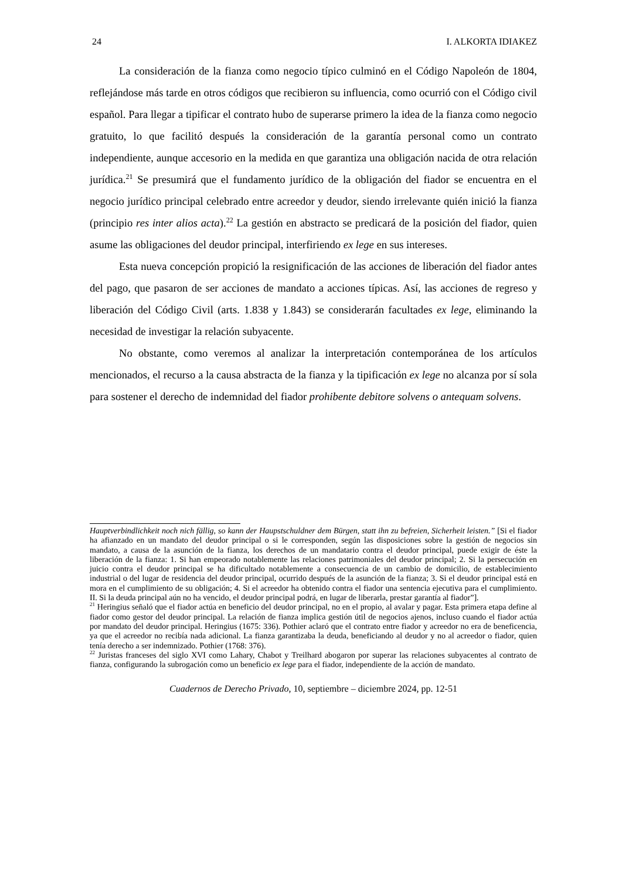24 I. ALKORTA IDIAKEZ
La consideración de la fianza como negocio típico culminó en el Código Napoleón de 1804, reflejándose más tarde en otros códigos que recibieron su influencia, como ocurrió con el Código civil español. Para llegar a tipificar el contrato hubo de superarse primero la idea de la fianza como negocio gratuito, lo que facilitó después la consideración de la garantía personal como un contrato independiente, aunque accesorio en la medida en que garantiza una obligación nacida de otra relación jurídica.<sup>21</sup> Se presumirá que el fundamento jurídico de la obligación del fiador se encuentra en el negocio jurídico principal celebrado entre acreedor y deudor, siendo irrelevante quién inició la fianza (principio res inter alios acta).<sup>22</sup> La gestión en abstracto se predicará de la posición del fiador, quien asume las obligaciones del deudor principal, interfiriendo ex lege en sus intereses.
Esta nueva concepción propició la resignificación de las acciones de liberación del fiador antes del pago, que pasaron de ser acciones de mandato a acciones típicas. Así, las acciones de regreso y liberación del Código Civil (arts. 1.838 y 1.843) se considerarán facultades ex lege, eliminando la necesidad de investigar la relación subyacente.
No obstante, como veremos al analizar la interpretación contemporánea de los artículos mencionados, el recurso a la causa abstracta de la fianza y la tipificación ex lege no alcanza por sí sola para sostener el derecho de indemnidad del fiador prohibente debitore solvens o antequam solvens.
Hauptverbindlichkeit noch nich fällig, so kann der Haupstschuldner dem Bürgen, statt ihn zu befreien, Sicherheit leisten.” [Si el fiador ha afianzado en un mandato del deudor principal o si le corresponden, según las disposiciones sobre la gestión de negocios sin mandato, a causa de la asunción de la fianza, los derechos de un mandatario contra el deudor principal, puede exigir de éste la liberación de la fianza: 1. Si han empeorado notablemente las relaciones patrimoniales del deudor principal; 2. Si la persecución en juicio contra el deudor principal se ha dificultado notablemente a consecuencia de un cambio de domicilio, de establecimiento industrial o del lugar de residencia del deudor principal, ocurrido después de la asunción de la fianza; 3. Si el deudor principal está en mora en el cumplimiento de su obligación; 4. Si el acreedor ha obtenido contra el fiador una sentencia ejecutiva para el cumplimiento. II. Si la deuda principal aún no ha vencido, el deudor principal podrá, en lugar de liberarla, prestar garantía al fiador”].
<sup>21</sup> Heringius señaló que el fiador actúa en beneficio del deudor principal, no en el propio, al avalar y pagar. Esta primera etapa define al fiador como gestor del deudor principal. La relación de fianza implica gestión útil de negocios ajenos, incluso cuando el fiador actúa por mandato del deudor principal. Heringius (1675: 336). Pothier aclaró que el contrato entre fiador y acreedor no era de beneficencia, ya que el acreedor no recibía nada adicional. La fianza garantizaba la deuda, beneficiando al deudor y no al acreedor o fiador, quien tenía derecho a ser indemnizado. Pothier (1768: 376).
<sup>22</sup> Juristas franceses del siglo XVI como Lahary, Chabot y Treilhard abogaron por superar las relaciones subyacentes al contrato de fianza, configurando la subrogación como un beneficio ex lege para el fiador, independiente de la acción de mandato.
Cuadernos de Derecho Privado, 10, septiembre – diciembre 2024, pp. 12-51